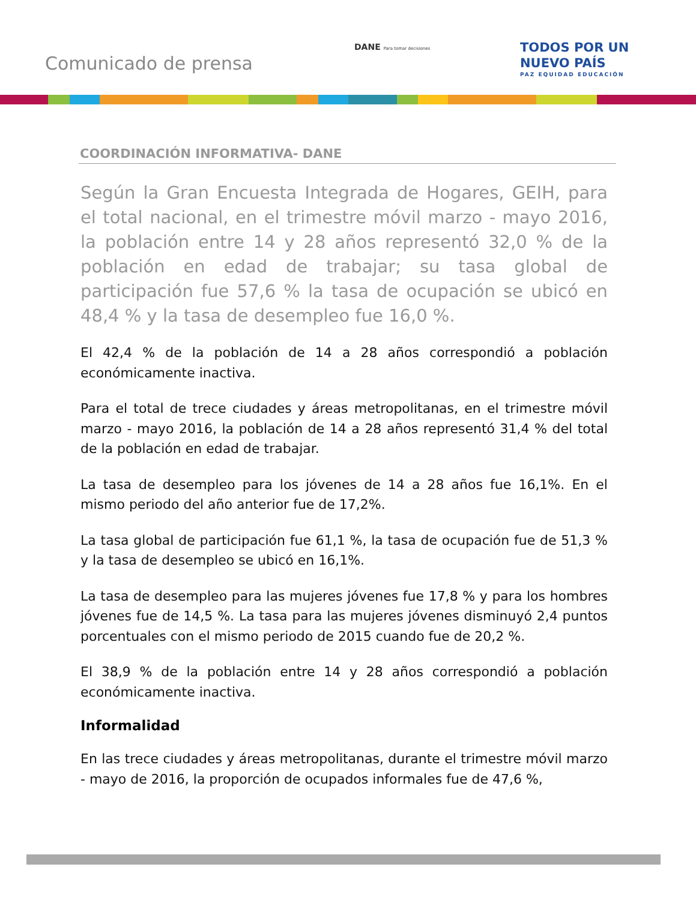Comunicado de prensa
DANE Para tomar decisiones
TODOS POR UN
NUEVO PAÍS
PAZ EQUIDAD EDUCACIÓN
COORDINACIÓN INFORMATIVA- DANE
Según la Gran Encuesta Integrada de Hogares, GEIH, para el total nacional, en el trimestre móvil marzo - mayo 2016, la población entre 14 y 28 años representó 32,0 % de la población en edad de trabajar; su tasa global de participación fue 57,6 % la tasa de ocupación se ubicó en 48,4 % y la tasa de desempleo fue 16,0 %.
El 42,4 % de la población de 14 a 28 años correspondió a población económicamente inactiva.
Para el total de trece ciudades y áreas metropolitanas, en el trimestre móvil marzo - mayo 2016, la población de 14 a 28 años representó 31,4 % del total de la población en edad de trabajar.
La tasa de desempleo para los jóvenes de 14 a 28 años fue 16,1%. En el mismo periodo del año anterior fue de 17,2%.
La tasa global de participación fue 61,1 %, la tasa de ocupación fue de 51,3 % y la tasa de desempleo se ubicó en 16,1%.
La tasa de desempleo para las mujeres jóvenes fue 17,8 % y para los hombres jóvenes fue de 14,5 %. La tasa para las mujeres jóvenes disminuyó 2,4 puntos porcentuales con el mismo periodo de 2015 cuando fue de 20,2 %.
El 38,9 % de la población entre 14 y 28 años correspondió a población económicamente inactiva.
Informalidad
En las trece ciudades y áreas metropolitanas, durante el trimestre móvil marzo - mayo de 2016, la proporción de ocupados informales fue de 47,6 %,